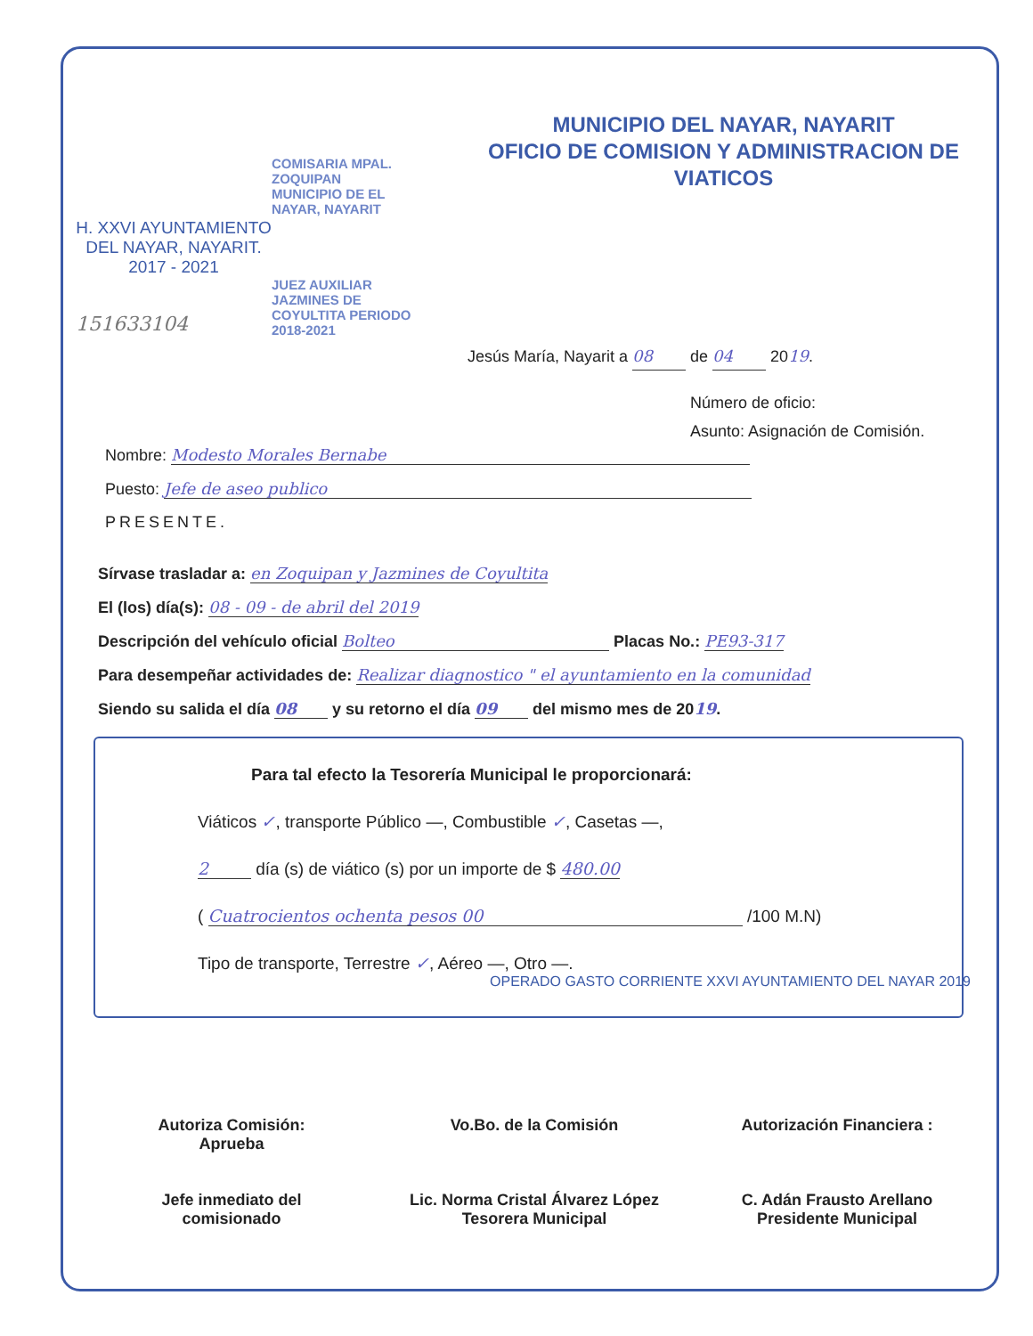H. XXVI AYUNTAMIENTO
DEL NAYAR, NAYARIT.
2017 - 2021
151633104
COMISARIA MPAL. ZOQUIPAN MUNICIPIO DE EL NAYAR, NAYARIT
JUEZ AUXILIAR JAZMINES DE COYULTITA PERIODO 2018-2021
MUNICIPIO DEL NAYAR, NAYARIT
OFICIO DE COMISION Y ADMINISTRACION DE
VIATICOS
Jesús María, Nayarit a 08 de 04 2019.
Número de oficio:
Asunto: Asignación de Comisión.
Nombre: Modesto Morales Bernabe
Puesto: Jefe de aseo publico
PRESENTE.
Sírvase trasladar a: en Zoquipan y Jazmines de Coyultita
El (los) día(s): 08 - 09 - de abril del 2019
Descripción del vehículo oficial Bolteo Placas No.: PE93-317
Para desempeñar actividades de: Realizar diagnostico " el ayuntamiento en la comunidad
Siendo su salida el día 08 y su retorno el día 09 del mismo mes de 2019.
Para tal efecto la Tesorería Municipal le proporcionará:
Viáticos ✓, transporte Público —, Combustible ✓, Casetas —,
2 día (s) de viático (s) por un importe de $ 480.00
( Cuatrocientos ochenta pesos 00 /100 M.N)
Tipo de transporte, Terrestre ✓, Aéreo —, Otro —.
OPERADO GASTO CORRIENTE XXVI AYUNTAMIENTO DEL NAYAR 2019
Autoriza Comisión:
Aprueba
Jefe inmediato del
comisionado
Vo.Bo. de la Comisión
Lic. Norma Cristal Álvarez López
Tesorera Municipal
Autorización Financiera :
C. Adán Frausto Arellano
Presidente Municipal